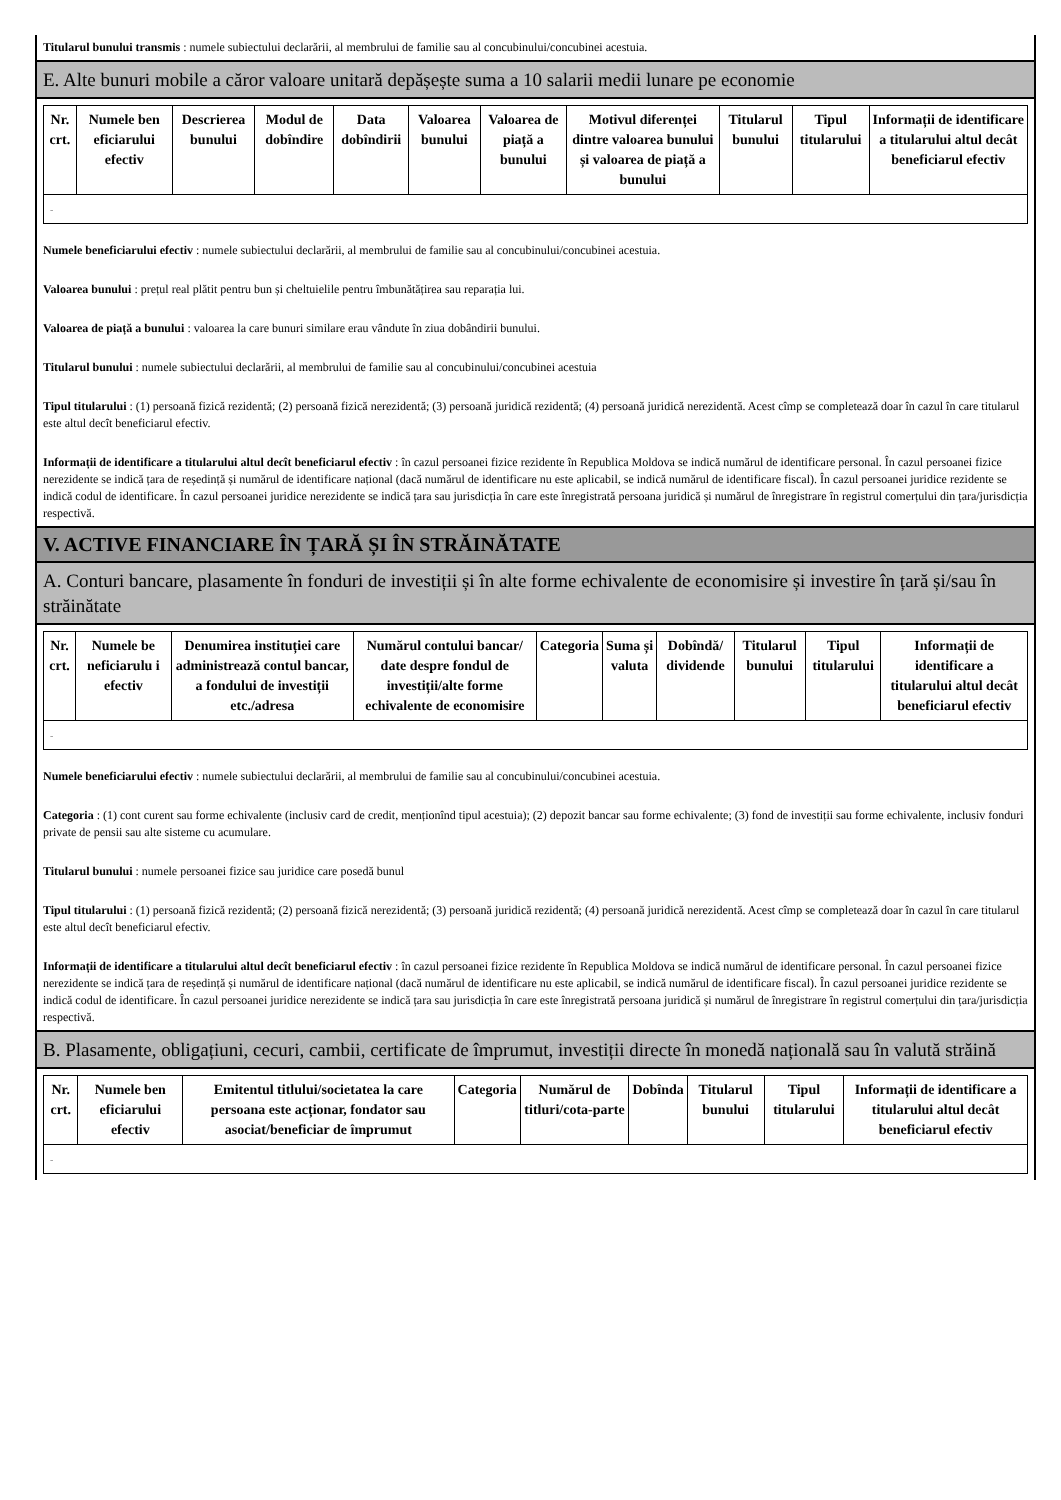Titularul bunului transmis : numele subiectului declarării, al membrului de familie sau al concubinului/concubinei acestuia.
E. Alte bunuri mobile a căror valoare unitară depășește suma a 10 salarii medii lunare pe economie
| Nr. crt. | Numele ben eficiarului efectiv | Descrierea bunului | Modul de dobîndire | Data dobîndirii | Valoarea bunului | Valoarea de piață a bunului | Motivul diferenței dintre valoarea bunului și valoarea de piață a bunului | Titularul bunului | Tipul titularului | Informații de identificare a titularului altul decât beneficiarul efectiv |
| --- | --- | --- | --- | --- | --- | --- | --- | --- | --- | --- |
| - | | | | | | | | | | |
Numele beneficiarului efectiv : numele subiectului declarării, al membrului de familie sau al concubinului/concubinei acestuia.
Valoarea bunului : prețul real plătit pentru bun și cheltuielile pentru îmbunătățirea sau reparația lui.
Valoarea de piață a bunului : valoarea la care bunuri similare erau vândute în ziua dobândirii bunului.
Titularul bunului : numele subiectului declarării, al membrului de familie sau al concubinului/concubinei acestuia
Tipul titularului : (1) persoană fizică rezidentă; (2) persoană fizică nerezidentă; (3) persoană juridică rezidentă; (4) persoană juridică nerezidentă. Acest cîmp se completează doar în cazul în care titularul este altul decît beneficiarul efectiv.
Informații de identificare a titularului altul decît beneficiarul efectiv : în cazul persoanei fizice rezidente în Republica Moldova se indică numărul de identificare personal. În cazul persoanei fizice nerezidente se indică țara de reședință și numărul de identificare național (dacă numărul de identificare nu este aplicabil, se indică numărul de identificare fiscal). În cazul persoanei juridice rezidente se indică codul de identificare. În cazul persoanei juridice nerezidente se indică țara sau jurisdicția în care este înregistrată persoana juridică și numărul de înregistrare în registrul comerțului din țara/jurisdicția respectivă.
V. ACTIVE FINANCIARE ÎN ȚARĂ ȘI ÎN STRĂINĂTATE
A. Conturi bancare, plasamente în fonduri de investiții și în alte forme echivalente de economisire și investire în țară și/sau în străinătate
| Nr. crt. | Numele be neficiarulu i efectiv | Denumirea instituției care administrează contul bancar, a fondului de investiții etc./adresa | Numărul contului bancar/ date despre fondul de investiții/alte forme echivalente de economisire | Categoria | Suma și valuta | Dobîndă/ dividende | Titularul bunului | Tipul titularului | Informații de identificare a titularului altul decât beneficiarul efectiv |
| --- | --- | --- | --- | --- | --- | --- | --- | --- | --- |
| - | | | | | | | | | |
Numele beneficiarului efectiv : numele subiectului declarării, al membrului de familie sau al concubinului/concubinei acestuia.
Categoria : (1) cont curent sau forme echivalente (inclusiv card de credit, menționînd tipul acestuia); (2) depozit bancar sau forme echivalente; (3) fond de investiții sau forme echivalente, inclusiv fonduri private de pensii sau alte sisteme cu acumulare.
Titularul bunului : numele persoanei fizice sau juridice care posedă bunul
Tipul titularului : (1) persoană fizică rezidentă; (2) persoană fizică nerezidentă; (3) persoană juridică rezidentă; (4) persoană juridică nerezidentă. Acest cîmp se completează doar în cazul în care titularul este altul decît beneficiarul efectiv.
Informații de identificare a titularului altul decît beneficiarul efectiv : în cazul persoanei fizice rezidente în Republica Moldova se indică numărul de identificare personal. În cazul persoanei fizice nerezidente se indică țara de reședință și numărul de identificare național (dacă numărul de identificare nu este aplicabil, se indică numărul de identificare fiscal). În cazul persoanei juridice rezidente se indică codul de identificare. În cazul persoanei juridice nerezidente se indică țara sau jurisdicția în care este înregistrată persoana juridică și numărul de înregistrare în registrul comerțului din țara/jurisdicția respectivă.
B. Plasamente, obligațiuni, cecuri, cambii, certificate de împrumut, investiții directe în monedă națională sau în valută străină
| Nr. crt. | Numele ben eficiarului efectiv | Emitentul titlului/societatea la care persoana este acționar, fondator sau asociat/beneficiar de împrumut | Categoria | Numărul de titluri/cota-parte | Dobînda | Titularul bunului | Tipul titularului | Informații de identificare a titularului altul decât beneficiarul efectiv |
| --- | --- | --- | --- | --- | --- | --- | --- | --- |
| - | | | | | | | | |